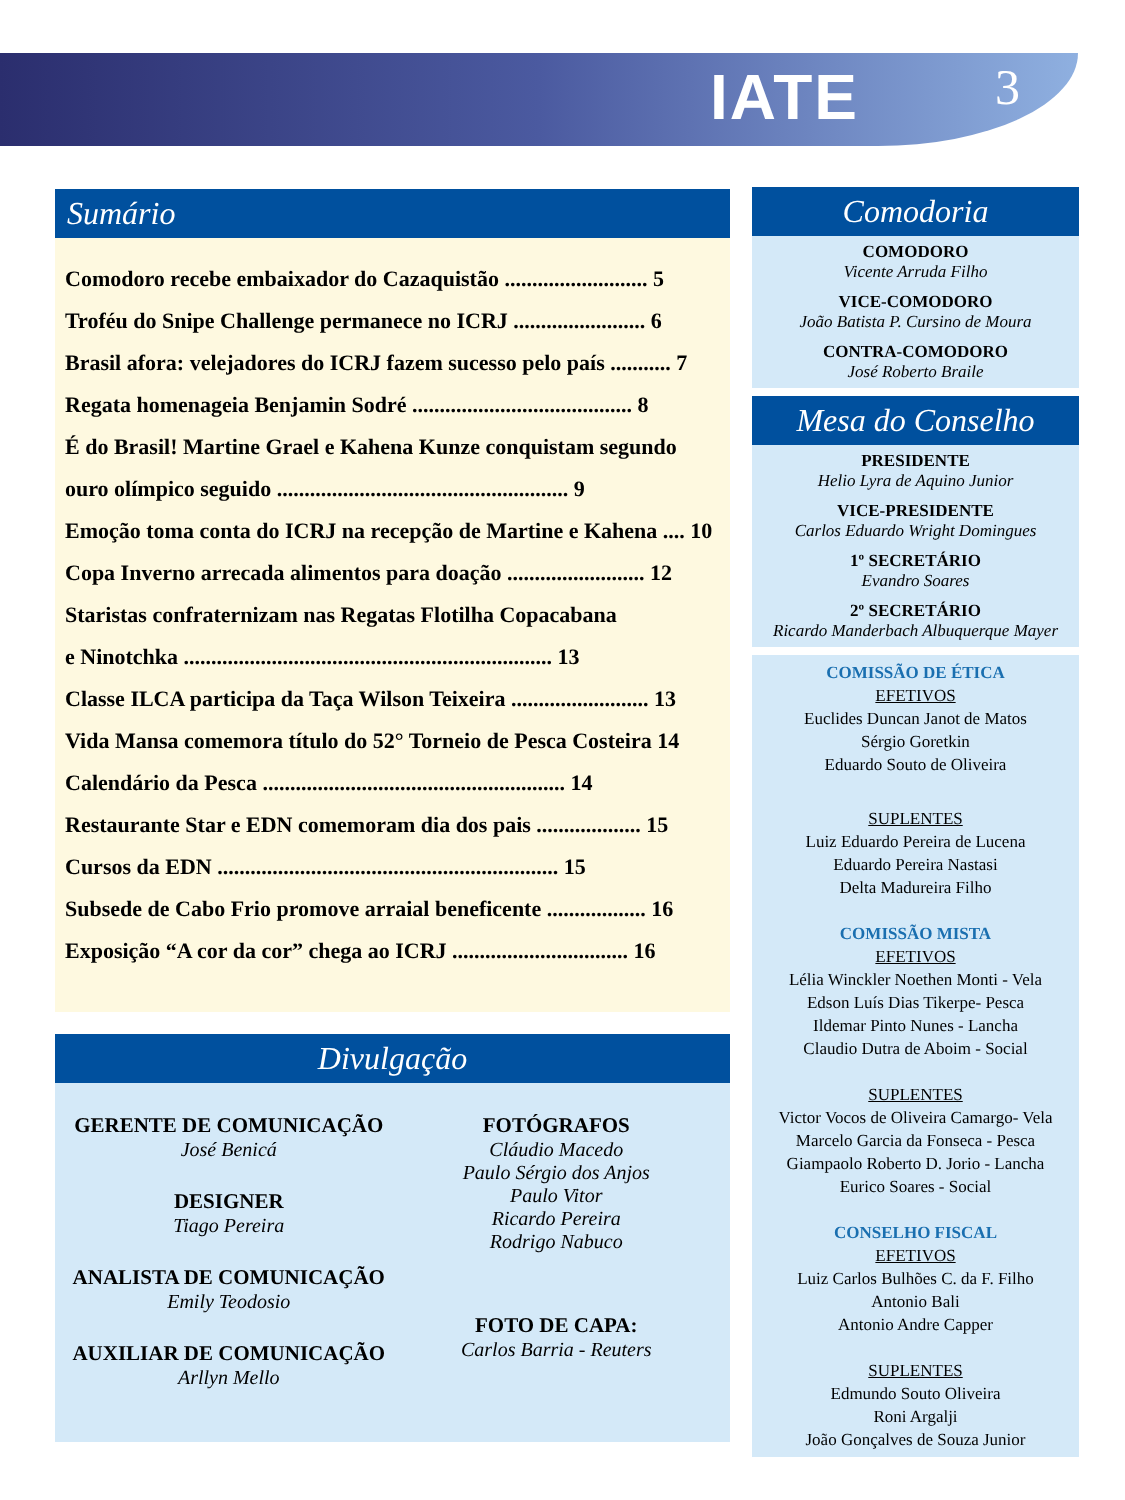IATE 3
Sumário
Comodoro recebe embaixador do Cazaquistão .......................... 5
Troféu do Snipe Challenge permanece no ICRJ ........................ 6
Brasil afora: velejadores do ICRJ fazem sucesso pelo país ........... 7
Regata homenageia Benjamin Sodré ........................................ 8
É do Brasil! Martine Grael e Kahena Kunze conquistam segundo
ouro olímpico seguido ..................................................... 9
Emoção toma conta do ICRJ na recepção de Martine e Kahena .... 10
Copa Inverno arrecada alimentos para doação ......................... 12
Staristas confraternizam nas Regatas Flotilha Copacabana
e Ninotchka ................................................................... 13
Classe ILCA participa da Taça Wilson Teixeira ......................... 13
Vida Mansa comemora título do 52° Torneio de Pesca Costeira 14
Calendário da Pesca ....................................................... 14
Restaurante Star e EDN comemoram dia dos pais ................... 15
Cursos da EDN .............................................................. 15
Subsede de Cabo Frio promove arraial beneficente .................. 16
Exposição “A cor da cor” chega ao ICRJ ................................ 16
Divulgação
GERENTE DE COMUNICAÇÃO
José Benicá
DESIGNER
Tiago Pereira
ANALISTA DE COMUNICAÇÃO
Emily Teodosio
AUXILIAR DE COMUNICAÇÃO
Arllyn Mello
FOTÓGRAFOS
Cláudio Macedo
Paulo Sérgio dos Anjos
Paulo Vitor
Ricardo Pereira
Rodrigo Nabuco
FOTO DE CAPA:
Carlos Barria - Reuters
Comodoria
COMODORO
Vicente Arruda Filho
VICE-COMODORO
João Batista P. Cursino de Moura
CONTRA-COMODORO
José Roberto Braile
Mesa do Conselho
PRESIDENTE
Helio Lyra de Aquino Junior
VICE-PRESIDENTE
Carlos Eduardo Wright Domingues
1º SECRETÁRIO
Evandro Soares
2º SECRETÁRIO
Ricardo Manderbach Albuquerque Mayer
COMISSÃO DE ÉTICA
EFETIVOS
Euclides Duncan Janot de Matos
Sérgio Goretkin
Eduardo Souto de Oliveira
SUPLENTES
Luiz Eduardo Pereira de Lucena
Eduardo Pereira Nastasi
Delta Madureira Filho
COMISSÃO MISTA
EFETIVOS
Lélia Winckler Noethen Monti - Vela
Edson Luís Dias Tikerpe- Pesca
Ildemar Pinto Nunes - Lancha
Claudio Dutra de Aboim - Social
SUPLENTES
Victor Vocos de Oliveira Camargo- Vela
Marcelo Garcia da Fonseca - Pesca
Giampaolo Roberto D. Jorio - Lancha
Eurico Soares - Social
CONSELHO FISCAL
EFETIVOS
Luiz Carlos Bulhões C. da F. Filho
Antonio Bali
Antonio Andre Capper
SUPLENTES
Edmundo Souto Oliveira
Roni Argalji
João Gonçalves de Souza Junior